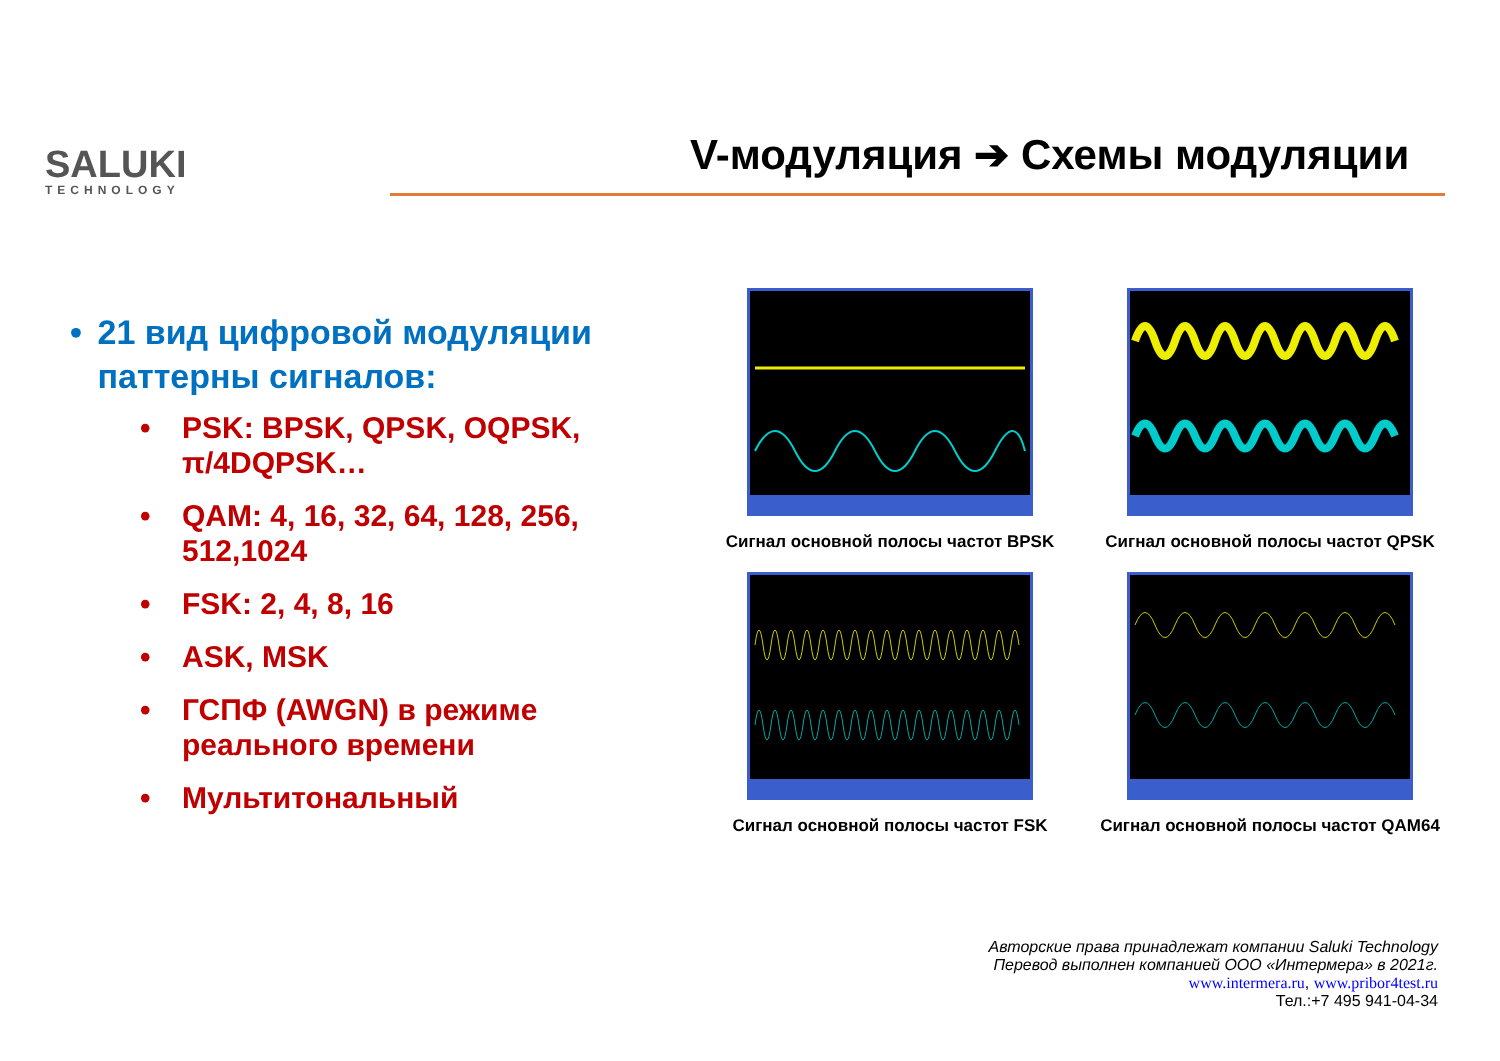SALUKI
TECHNOLOGY
V-модуляция ➔ Схемы модуляции
• 21 вид цифровой модуляции паттерны сигналов:
• PSK: BPSK, QPSK, OQPSK, π/4DQPSK…
• QAM: 4, 16, 32, 64, 128, 256, 512,1024
• FSK: 2, 4, 8, 16
• ASK, MSK
• ГСПФ (AWGN) в режиме реального времени
• Мультитональный
Сигнал основной полосы частот BPSK
Сигнал основной полосы частот QPSK
Сигнал основной полосы частот FSK
Сигнал основной полосы частот QAM64
Авторские права принадлежат компании Saluki Technology
Перевод выполнен компанией ООО «Интермера» в 2021г.
www.intermera.ru, www.pribor4test.ru
Тел.:+7 495 941-04-34